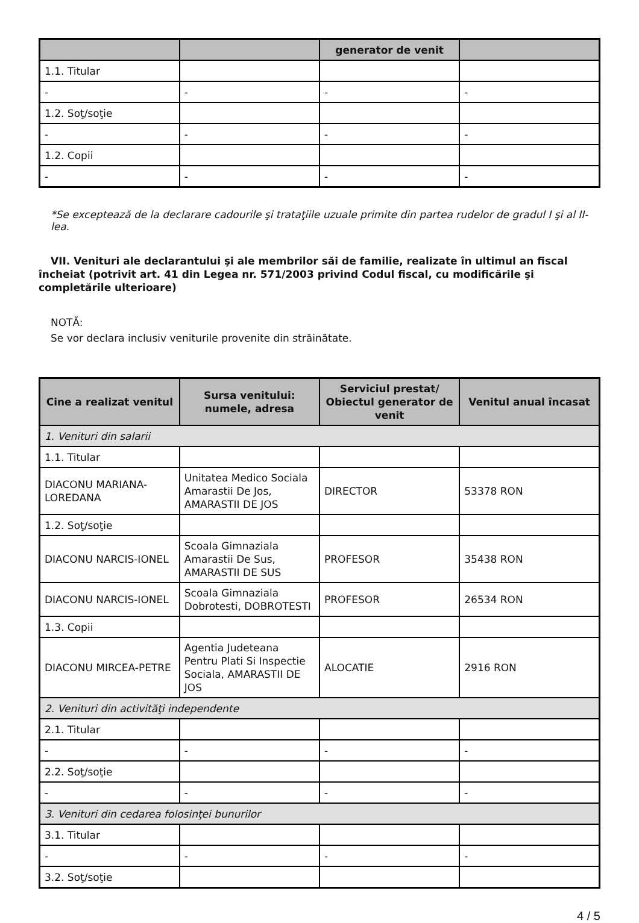| | | generator de venit | |
| --- | --- | --- | --- |
| 1.1. Titular | | | |
| - | - | - | - |
| 1.2. Soţ/soţie | | | |
| - | - | - | - |
| 1.2. Copii | | | |
| - | - | - | - |
*Se exceptează de la declarare cadourile şi trataţiile uzuale primite din partea rudelor de gradul I şi al II-lea.
VII. Venituri ale declarantului şi ale membrilor săi de familie, realizate în ultimul an fiscal încheiat (potrivit art. 41 din Legea nr. 571/2003 privind Codul fiscal, cu modificările şi completările ulterioare)
NOTĂ:
Se vor declara inclusiv veniturile provenite din străinătate.
| Cine a realizat venitul | Sursa venitului: numele, adresa | Serviciul prestat/ Obiectul generator de venit | Venitul anual încasat |
| --- | --- | --- | --- |
| 1. Venituri din salarii | | | |
| 1.1. Titular | | | |
| DIACONU MARIANA-LOREDANA | Unitatea Medico Sociala Amarastii De Jos, AMARASTII DE JOS | DIRECTOR | 53378 RON |
| 1.2. Soţ/soţie | | | |
| DIACONU NARCIS-IONEL | Scoala Gimnaziala Amarastii De Sus, AMARASTII DE SUS | PROFESOR | 35438 RON |
| DIACONU NARCIS-IONEL | Scoala Gimnaziala Dobrotesti, DOBROTESTI | PROFESOR | 26534 RON |
| 1.3. Copii | | | |
| DIACONU MIRCEA-PETRE | Agentia Judeteana Pentru Plati Si Inspectie Sociala, AMARASTII DE JOS | ALOCATIE | 2916 RON |
| 2. Venituri din activităţi independente | | | |
| 2.1. Titular | | | |
| - | - | - | - |
| 2.2. Soţ/soţie | | | |
| - | - | - | - |
| 3. Venituri din cedarea folosinţei bunurilor | | | |
| 3.1. Titular | | | |
| - | - | - | - |
| 3.2. Soţ/soţie | | | |
4 / 5